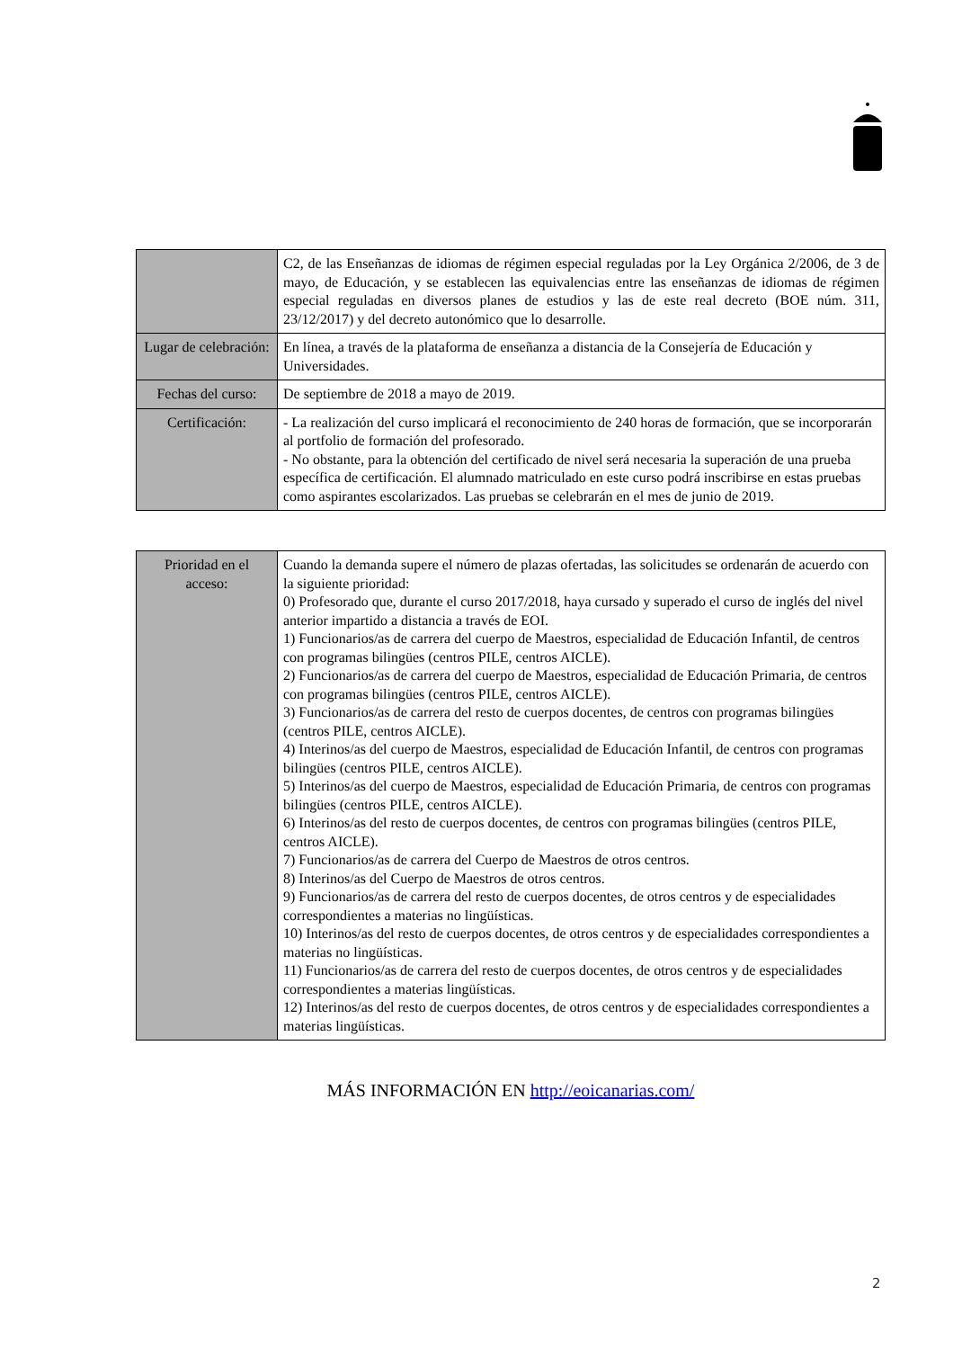| | C2, de las Enseñanzas de idiomas de régimen especial reguladas por la Ley Orgánica 2/2006, de 3 de mayo, de Educación, y se establecen las equivalencias entre las enseñanzas de idiomas de régimen especial reguladas en diversos planes de estudios y las de este real decreto (BOE núm. 311, 23/12/2017) y del decreto autonómico que lo desarrolle. |
| Lugar de celebración: | En línea, a través de la plataforma de enseñanza a distancia de la Consejería de Educación y Universidades. |
| Fechas del curso: | De septiembre de 2018 a mayo de 2019. |
| Certificación: | - La realización del curso implicará el reconocimiento de 240 horas de formación, que se incorporarán al portfolio de formación del profesorado. - No obstante, para la obtención del certificado de nivel será necesaria la superación de una prueba específica de certificación. El alumnado matriculado en este curso podrá inscribirse en estas pruebas como aspirantes escolarizados. Las pruebas se celebrarán en el mes de junio de 2019. |
| Prioridad en el acceso: | Cuando la demanda supere el número de plazas ofertadas, las solicitudes se ordenarán de acuerdo con la siguiente prioridad: 0) Profesorado que, durante el curso 2017/2018, haya cursado y superado el curso de inglés del nivel anterior impartido a distancia a través de EOI. 1) Funcionarios/as de carrera del cuerpo de Maestros, especialidad de Educación Infantil, de centros con programas bilingües (centros PILE, centros AICLE). 2) Funcionarios/as de carrera del cuerpo de Maestros, especialidad de Educación Primaria, de centros con programas bilingües (centros PILE, centros AICLE). 3) Funcionarios/as de carrera del resto de cuerpos docentes, de centros con programas bilingües (centros PILE, centros AICLE). 4) Interinos/as del cuerpo de Maestros, especialidad de Educación Infantil, de centros con programas bilingües (centros PILE, centros AICLE). 5) Interinos/as del cuerpo de Maestros, especialidad de Educación Primaria, de centros con programas bilingües (centros PILE, centros AICLE). 6) Interinos/as del resto de cuerpos docentes, de centros con programas bilingües (centros PILE, centros AICLE). 7) Funcionarios/as de carrera del Cuerpo de Maestros de otros centros. 8) Interinos/as del Cuerpo de Maestros de otros centros. 9) Funcionarios/as de carrera del resto de cuerpos docentes, de otros centros y de especialidades correspondientes a materias no lingüísticas. 10) Interinos/as del resto de cuerpos docentes, de otros centros y de especialidades correspondientes a materias no lingüísticas. 11) Funcionarios/as de carrera del resto de cuerpos docentes, de otros centros y de especialidades correspondientes a materias lingüísticas. 12) Interinos/as del resto de cuerpos docentes, de otros centros y de especialidades correspondientes a materias lingüísticas. |
MÁS INFORMACIÓN EN http://eoicanarias.com/
2